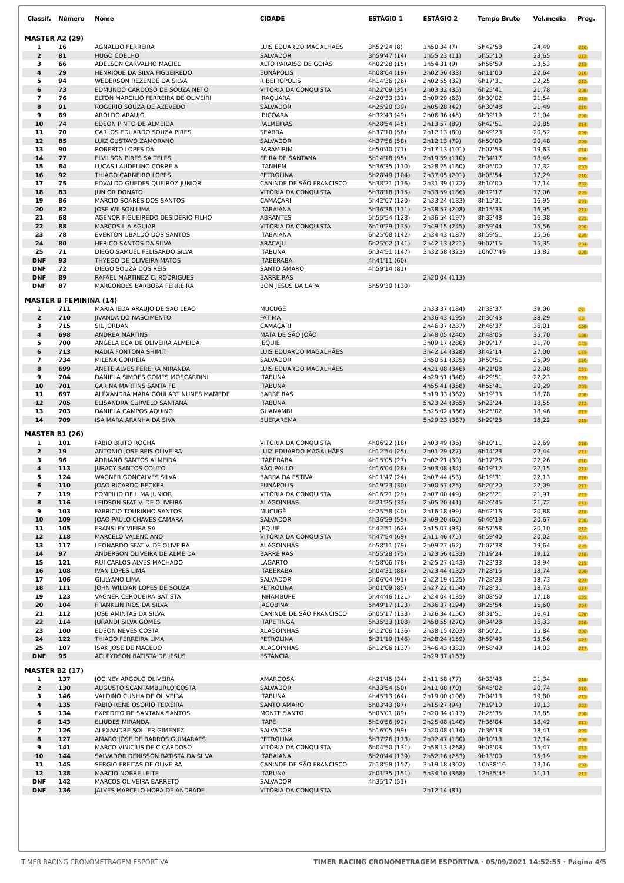| Classif. | Número | Nome | CIDADE | ESTÁGIO 1 | ESTÁGIO 2 | Tempo Bruto | Vel.media | Prog. |
| --- | --- | --- | --- | --- | --- | --- | --- | --- |
| MASTER A2 (29) | | | | | | | | |
| 1 | 16 | AGNALDO FERREIRA | LUIS EDUARDO MAGALHÃES | 3h52'24 (8) | 1h50'34 (7) | 5h42'58 | 24,49 | 210 |
| 2 | 81 | HUGO COELHO | SALVADOR | 3h59'47 (14) | 1h55'23 (11) | 5h55'10 | 23,65 | 212 |
| 3 | 66 | ADELSON CARVALHO MACIEL | ALTO PARAISO DE GOIÁS | 4h02'28 (15) | 1h54'31 (9) | 5h56'59 | 23,53 | 213 |
| 4 | 79 | HENRIQUE DA SILVA FIGUEIREDO | EUNÁPOLIS | 4h08'04 (19) | 2h02'56 (33) | 6h11'00 | 22,64 | 216 |
| 5 | 94 | WEDERSON REZENDE DA SILVA | RIBEIRÓPOLIS | 4h14'36 (26) | 2h02'55 (32) | 6h17'31 | 22,25 | 212 |
| 6 | 73 | EDMUNDO CARDOSO DE SOUZA NETO | VITÓRIA DA CONQUISTA | 4h22'09 (35) | 2h03'32 (35) | 6h25'41 | 21,78 | 208 |
| 7 | 76 | ELTON MARCILIO FERREIRA DE OLIVEIRI | IRAQUARA | 4h20'33 (31) | 2h09'29 (63) | 6h30'02 | 21,54 | 216 |
| 8 | 91 | ROGERIO SOUZA DE AZEVEDO | SALVADOR | 4h25'20 (39) | 2h05'28 (42) | 6h30'48 | 21,49 | 210 |
| 9 | 69 | AROLDO ARAUJO | IBICOARA | 4h32'43 (49) | 2h06'36 (45) | 6h39'19 | 21,04 | 208 |
| 10 | 74 | EDSON PINTO DE ALMEIDA | PALMEIRAS | 4h28'54 (45) | 2h13'57 (89) | 6h42'51 | 20,85 | 214 |
| 11 | 70 | CARLOS EDUARDO SOUZA PIRES | SEABRA | 4h37'10 (56) | 2h12'13 (80) | 6h49'23 | 20,52 | 209 |
| 12 | 85 | LUIZ GUSTAVO ZAMORANO | SALVADOR | 4h37'56 (58) | 2h12'13 (79) | 6h50'09 | 20,48 | 209 |
| 13 | 90 | ROBERTO LOPES DA | PARAMIRIM | 4h50'40 (71) | 2h17'13 (101) | 7h07'53 | 19,63 | 214 |
| 14 | 77 | ELVILSON PIRES SA TELES | FEIRA DE SANTANA | 5h14'18 (95) | 2h19'59 (110) | 7h34'17 | 18,49 | 206 |
| 15 | 84 | LUCAS LAUDELINO CORREIA | ITANHEM | 5h36'35 (110) | 2h28'25 (160) | 8h05'00 | 17,32 | 203 |
| 16 | 92 | THIAGO CARNEIRO LOPES | PETROLINA | 5h28'49 (104) | 2h37'05 (201) | 8h05'54 | 17,29 | 210 |
| 17 | 75 | EDVALDO GUEDES QUEIROZ JUNIOR | CANINDE DE SÃO FRANCISCO | 5h38'21 (116) | 2h31'39 (172) | 8h10'00 | 17,14 | 202 |
| 18 | 83 | JUNIOR DONATO | VITÓRIA DA CONQUISTA | 5h38'18 (115) | 2h33'59 (186) | 8h12'17 | 17,06 | 205 |
| 19 | 86 | MARCIO SOARES DOS SANTOS | CAMAÇARI | 5h42'07 (120) | 2h33'24 (183) | 8h15'31 | 16,95 | 201 |
| 20 | 82 | JOSE WILSON LIMA | ITABAIANA | 5h36'36 (111) | 2h38'57 (208) | 8h15'33 | 16,95 | 211 |
| 21 | 68 | AGENOR FIGUEIREDO DESIDERIO FILHO | ABRANTES | 5h55'54 (128) | 2h36'54 (197) | 8h32'48 | 16,38 | 205 |
| 22 | 88 | MARCOS L A AGUIAR | VITÓRIA DA CONQUISTA | 6h10'29 (135) | 2h49'15 (245) | 8h59'44 | 15,56 | 206 |
| 23 | 78 | EVERTON UBALDO DOS SANTOS | ITABAIANA | 6h25'08 (142) | 2h34'43 (187) | 8h59'51 | 15,56 | 200 |
| 24 | 80 | HERICO SANTOS DA SILVA | ARACAJU | 6h25'02 (141) | 2h42'13 (221) | 9h07'15 | 15,35 | 204 |
| 25 | 71 | DIEGO SAMUEL FELISARDO SILVA | ITABUNA | 6h34'51 (147) | 3h32'58 (323) | 10h07'49 | 13,82 | 208 |
| DNF | 93 | THYEGO DE OLIVEIRA MATOS | ITABERABA | 4h41'11 (60) | | | | |
| DNF | 72 | DIEGO SOUZA DOS REIS | SANTO AMARO | 4h59'14 (81) | | | | |
| DNF | 89 | RAFAEL MARTINEZ C. RODRIGUES | BARREIRAS | | 2h20'04 (113) | | | |
| DNF | 87 | MARCONDES BARBOSA FERREIRA | BOM JESUS DA LAPA | 5h59'30 (130) | | | | |
| MASTER B FEMININA (14) | | | | | | | | |
| 1 | 711 | MARIA IEDA ARAUJO DE SAO LEAO | MUCUGÊ | | 2h33'37 (184) | 2h33'37 | 39,06 | 72 |
| 2 | 710 | JIVANDA DO NASCIMENTO | FÁTIMA | | 2h36'43 (195) | 2h36'43 | 38,29 | 78 |
| 3 | 715 | SIL JORDAN | CAMAÇARI | | 2h46'37 (237) | 2h46'37 | 36,01 | 106 |
| 4 | 698 | ANDREA MARTINS | MATA DE SÃO JOÃO | | 2h48'05 (240) | 2h48'05 | 35,70 | 108 |
| 5 | 700 | ANGELA ECA DE OLIVEIRA ALMEIDA | JEQUIÉ | | 3h09'17 (286) | 3h09'17 | 31,70 | 145 |
| 6 | 713 | NADIA FONTONA SHIMIT | LUIS EDUARDO MAGALHÃES | | 3h42'14 (328) | 3h42'14 | 27,00 | 175 |
| 7 | 734 | MILENA CORREIA | SALVADOR | | 3h50'51 (335) | 3h50'51 | 25,99 | 180 |
| 8 | 699 | ANETE ALVES PEREIRA MIRANDA | LUIS EDUARDO MAGALHÃES | | 4h21'08 (346) | 4h21'08 | 22,98 | 191 |
| 9 | 704 | DANIELA SIMOES GOMES MOSCARDINI | ITABUNA | | 4h29'51 (348) | 4h29'51 | 22,23 | 193 |
| 10 | 701 | CARINA MARTINS SANTA FE | ITABUNA | | 4h55'41 (358) | 4h55'41 | 20,29 | 203 |
| 11 | 697 | ALEXANDRA MARA GOULART NUNES MAMEDE | BARREIRAS | | 5h19'33 (362) | 5h19'33 | 18,78 | 208 |
| 12 | 705 | ELISANDRA CURVELO SANTANA | ITABUNA | | 5h23'24 (365) | 5h23'24 | 18,55 | 212 |
| 13 | 703 | DANIELA CAMPOS AQUINO | GUANAMBI | | 5h25'02 (366) | 5h25'02 | 18,46 | 213 |
| 14 | 709 | ISA MARA ARANHA DA SIVA | BUERAREMA | | 5h29'23 (367) | 5h29'23 | 18,22 | 215 |
| MASTER B1 (26) | | | | | | | | |
| 1 | 101 | FABIO BRITO ROCHA | VITÓRIA DA CONQUISTA | 4h06'22 (18) | 2h03'49 (36) | 6h10'11 | 22,69 | 216 |
| 2 | 19 | ANTONIO JOSE REIS OLIVEIRA | LUIZ EDUARDO MAGALHÃES | 4h12'54 (25) | 2h01'29 (27) | 6h14'23 | 22,44 | 211 |
| 3 | 96 | ADRIANO SANTOS ALMEIDA | ITABERABA | 4h15'05 (27) | 2h02'21 (30) | 6h17'26 | 22,26 | 210 |
| 4 | 113 | JURACY SANTOS COUTO | SÃO PAULO | 4h16'04 (28) | 2h03'08 (34) | 6h19'12 | 22,15 | 211 |
| 5 | 124 | WAGNER GONCALVES SILVA | BARRA DA ESTIVA | 4h11'47 (24) | 2h07'44 (53) | 6h19'31 | 22,13 | 216 |
| 6 | 110 | JOAO RICARDO BECKER | EUNÁPOLIS | 4h19'23 (30) | 2h00'57 (25) | 6h20'20 | 22,09 | 211 |
| 7 | 119 | POMPILIO DE LIMA JUNIOR | VITÓRIA DA CONQUISTA | 4h16'21 (29) | 2h07'00 (49) | 6h23'21 | 21,91 | 213 |
| 8 | 116 | LEIDSON SFAT V. DE OLIVEIRA | ALAGOINHAS | 4h21'25 (33) | 2h05'20 (41) | 6h26'45 | 21,72 | 211 |
| 9 | 103 | FABRICIO TOURINHO SANTOS | MUCUGÊ | 4h25'58 (40) | 2h16'18 (99) | 6h42'16 | 20,88 | 218 |
| 10 | 109 | JOAO PAULO CHAVES CAMARA | SALVADOR | 4h36'59 (55) | 2h09'20 (60) | 6h46'19 | 20,67 | 206 |
| 11 | 105 | FRANSLEY VIEIRA SA | JEQUIÉ | 4h42'51 (62) | 2h15'07 (93) | 6h57'58 | 20,10 | 212 |
| 12 | 118 | MARCELO VALENCIANO | VITÓRIA DA CONQUISTA | 4h47'54 (69) | 2h11'46 (75) | 6h59'40 | 20,02 | 207 |
| 13 | 117 | LEONARDO SFAT V. DE OLIVEIRA | ALAGOINHAS | 4h58'11 (79) | 2h09'27 (62) | 7h07'38 | 19,64 | 205 |
| 14 | 97 | ANDERSON OLIVEIRA DE ALMEIDA | BARREIRAS | 4h55'28 (75) | 2h23'56 (133) | 7h19'24 | 19,12 | 216 |
| 15 | 121 | RUI CARLOS ALVES MACHADO | LAGARTO | 4h58'06 (78) | 2h25'27 (143) | 7h23'33 | 18,94 | 215 |
| 16 | 108 | IVAN LOPES LIMA | ITABERABA | 5h04'31 (88) | 2h23'44 (132) | 7h28'15 | 18,74 | 209 |
| 17 | 106 | GIULYANO LIMA | SALVADOR | 5h06'04 (91) | 2h22'19 (125) | 7h28'23 | 18,73 | 207 |
| 18 | 111 | JOHN WILLYAN LOPES DE SOUZA | PETROLINA | 5h01'09 (85) | 2h27'22 (154) | 7h28'31 | 18,73 | 214 |
| 19 | 123 | VAGNER CERQUEIRA BATISTA | INHAMBUPE | 5h44'46 (121) | 2h24'04 (135) | 8h08'50 | 17,18 | 195 |
| 20 | 104 | FRANKLIN RIOS DA SILVA | JACOBINA | 5h49'17 (123) | 2h36'37 (194) | 8h25'54 | 16,60 | 204 |
| 21 | 112 | JOSE AMINTAS DA SILVA | CANINDE DE SÃO FRANCISCO | 6h05'17 (133) | 2h26'34 (150) | 8h31'51 | 16,41 | 198 |
| 22 | 114 | JURANDI SILVA GOMES | ITAPETINGA | 5h35'33 (108) | 2h58'55 (270) | 8h34'28 | 16,33 | 226 |
| 23 | 100 | EDSON NEVES COSTA | ALAGOINHAS | 6h12'06 (136) | 2h38'15 (203) | 8h50'21 | 15,84 | 200 |
| 24 | 122 | THIAGO FERREIRA LIMA | PETROLINA | 6h31'19 (146) | 2h28'24 (159) | 8h59'43 | 15,56 | 194 |
| 25 | 107 | ISAK JOSE DE MACEDO | ALAGOINHAS | 6h12'06 (137) | 3h46'43 (333) | 9h58'49 | 14,03 | 217 |
| DNF | 95 | ACLEYDSON BATISTA DE JESUS | ESTÂNCIA | | 2h29'37 (163) | | | |
| MASTER B2 (17) | | | | | | | | |
| 1 | 137 | JOCINEY ARGOLO OLIVEIRA | AMARGOSA | 4h21'45 (34) | 2h11'58 (77) | 6h33'43 | 21,34 | 218 |
| 2 | 130 | AUGUSTO SCANTAMBURLO COSTA | SALVADOR | 4h33'54 (50) | 2h11'08 (70) | 6h45'02 | 20,74 | 210 |
| 3 | 146 | VALDINO CUNHA DE OLIVEIRA | ITABUNA | 4h45'13 (64) | 2h19'00 (108) | 7h04'13 | 19,80 | 215 |
| 4 | 135 | FABIO RENE OSORIO TEIXEIRA | SANTO AMARO | 5h03'43 (87) | 2h15'27 (94) | 7h19'10 | 19,13 | 202 |
| 5 | 134 | EXPEDITO DE SANTANA SANTOS | MONTE SANTO | 5h05'01 (89) | 2h20'34 (117) | 7h25'35 | 18,85 | 206 |
| 6 | 143 | ELIUDES MIRANDA | ITAPÉ | 5h10'56 (92) | 2h25'08 (140) | 7h36'04 | 18,42 | 211 |
| 7 | 126 | ALEXANDRE SOLLER GIMENEZ | SALVADOR | 5h16'05 (99) | 2h20'08 (114) | 7h36'13 | 18,41 | 205 |
| 8 | 127 | AMARO JOSE DE BARROS GUIMARAES | PETROLINA | 5h37'26 (113) | 2h32'47 (180) | 8h10'13 | 17,14 | 206 |
| 9 | 141 | MARCO VINICIUS DE C CARDOSO | VITÓRIA DA CONQUISTA | 6h04'50 (131) | 2h58'13 (268) | 9h03'03 | 15,47 | 213 |
| 10 | 144 | SALVADOR DENISSON BATISTA DA SILVA | ITABAIANA | 6h20'44 (139) | 2h52'16 (253) | 9h13'00 | 15,19 | 209 |
| 11 | 145 | SERGIO FREITAS DE OLIVEIRA | CANINDE DE SÃO FRANCISCO | 7h18'58 (157) | 3h19'18 (302) | 10h38'16 | 13,16 | 202 |
| 12 | 138 | MARCIO NOBRE LEITE | ITABUNA | 7h01'35 (151) | 5h34'10 (368) | 12h35'45 | 11,11 | 213 |
| DNF | 142 | MARCOS OLIVEIRA BARRETO | SALVADOR | 4h35'17 (51) | | | | |
| DNF | 136 | JALVES MARCELO HORA DE ANDRADE | VITÓRIA DA CONQUISTA | | 2h12'14 (81) | | | |
TIMER RACING CRONOMETRAGEM ESPORTIVA TIMER RACING CRONOMETRAGEM ESPORTIVA · 05/09/2021 14:52:55 · Página 4/5